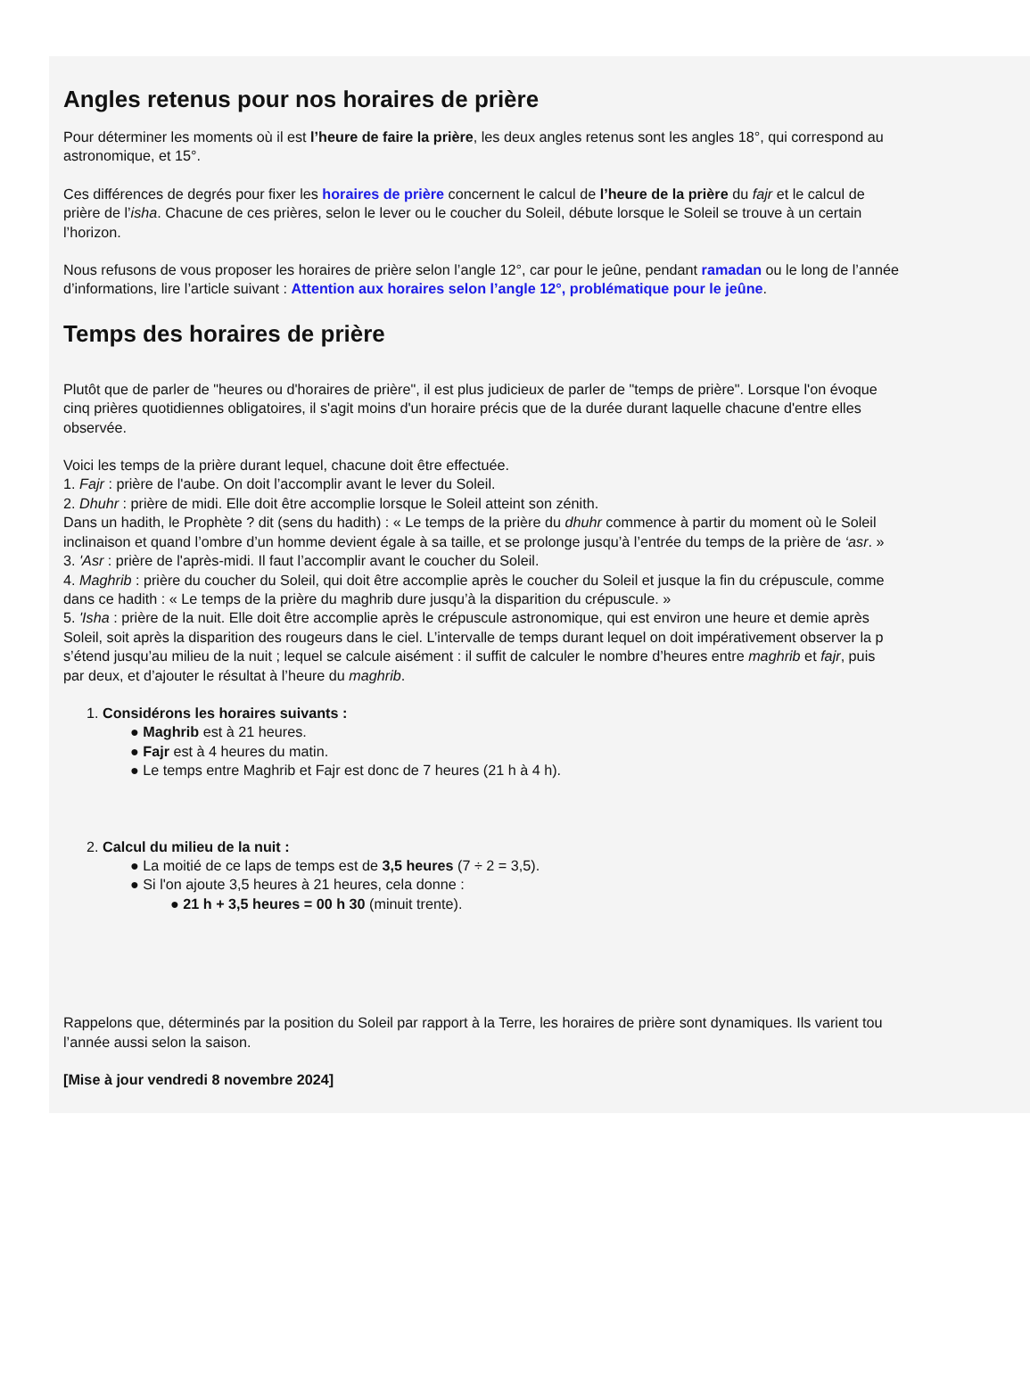Angles retenus pour nos horaires de prière
Pour déterminer les moments où il est l’heure de faire la prière, les deux angles retenus sont les angles 18°, qui correspond au
astronomique, et 15°.
Ces différences de degrés pour fixer les horaires de prière concernent le calcul de l’heure de la prière du fajr et le calcul de
prière de l’isha. Chacune de ces prières, selon le lever ou le coucher du Soleil, débute lorsque le Soleil se trouve à un certain
l’horizon.
Nous refusons de vous proposer les horaires de prière selon l’angle 12°, car pour le jeûne, pendant ramadan ou le long de l’année
d’informations, lire l’article suivant : Attention aux horaires selon l’angle 12°, problématique pour le jeûne.
Temps des horaires de prière
Plutôt que de parler de "heures ou d'horaires de prière", il est plus judicieux de parler de "temps de prière". Lorsque l'on évoque
cinq prières quotidiennes obligatoires, il s'agit moins d'un horaire précis que de la durée durant laquelle chacune d'entre elles
observée.
Voici les temps de la prière durant lequel, chacune doit être effectuée.
1. Fajr : prière de l'aube. On doit l’accomplir avant le lever du Soleil.
2. Dhuhr : prière de midi. Elle doit être accomplie lorsque le Soleil atteint son zénith.
Dans un hadith, le Prophète ? dit (sens du hadith) : « Le temps de la prière du dhuhr commence à partir du moment où le Soleil
inclinaison et quand l’ombre d’un homme devient égale à sa taille, et se prolonge jusqu’à l’entrée du temps de la prière de ‘asr. »
3. 'Asr : prière de l'après-midi. Il faut l’accomplir avant le coucher du Soleil.
4. Maghrib : prière du coucher du Soleil, qui doit être accomplie après le coucher du Soleil et jusque la fin du crépuscule, comme
dans ce hadith : « Le temps de la prière du maghrib dure jusqu’à la disparition du crépuscule. »
5. 'Isha : prière de la nuit. Elle doit être accomplie après le crépuscule astronomique, qui est environ une heure et demie après
Soleil, soit après la disparition des rougeurs dans le ciel. L’intervalle de temps durant lequel on doit impérativement observer la p
s’étend jusqu’au milieu de la nuit ; lequel se calcule aisément : il suffit de calculer le nombre d’heures entre maghrib et fajr, puis
par deux, et d’ajouter le résultat à l’heure du maghrib.
1. Considérons les horaires suivants :
● Maghrib est à 21 heures.
● Fajr est à 4 heures du matin.
● Le temps entre Maghrib et Fajr est donc de 7 heures (21 h à 4 h).
2. Calcul du milieu de la nuit :
● La moitié de ce laps de temps est de 3,5 heures (7 ÷ 2 = 3,5).
● Si l'on ajoute 3,5 heures à 21 heures, cela donne :
● 21 h + 3,5 heures = 00 h 30 (minuit trente).
Rappelons que, déterminés par la position du Soleil par rapport à la Terre, les horaires de prière sont dynamiques. Ils varient tou
l’année aussi selon la saison.
[Mise à jour vendredi 8 novembre 2024]